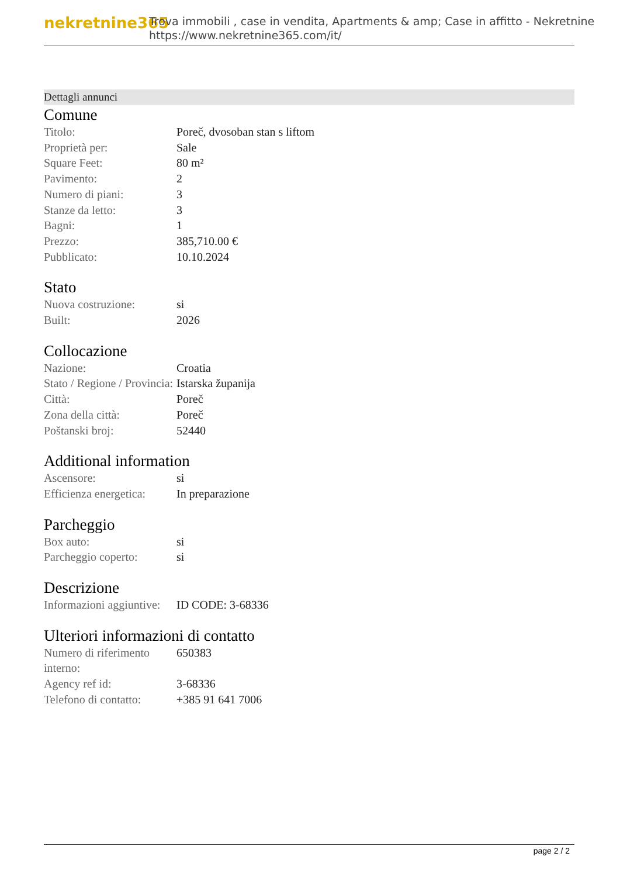nekretnine365
Trova immobili , case in vendita, Apartments & amp; Case in affitto - Nekretnine
https://www.nekretnine365.com/it/
Dettagli annunci
Comune
| Titolo: | Poreč, dvosoban stan s liftom |
| Proprietà per: | Sale |
| Square Feet: | 80 m² |
| Pavimento: | 2 |
| Numero di piani: | 3 |
| Stanze da letto: | 3 |
| Bagni: | 1 |
| Prezzo: | 385,710.00 € |
| Pubblicato: | 10.10.2024 |
Stato
| Nuova costruzione: | si |
| Built: | 2026 |
Collocazione
| Nazione: | Croatia |
| Stato / Regione / Provincia: | Istarska županija |
| Città: | Poreč |
| Zona della città: | Poreč |
| Poštanski broj: | 52440 |
Additional information
| Ascensore: | si |
| Efficienza energetica: | In preparazione |
Parcheggio
| Box auto: | si |
| Parcheggio coperto: | si |
Descrizione
| Informazioni aggiuntive: | ID CODE: 3-68336 |
Ulteriori informazioni di contatto
| Numero di riferimento interno: | 650383 |
| Agency ref id: | 3-68336 |
| Telefono di contatto: | +385 91 641 7006 |
page 2 / 2